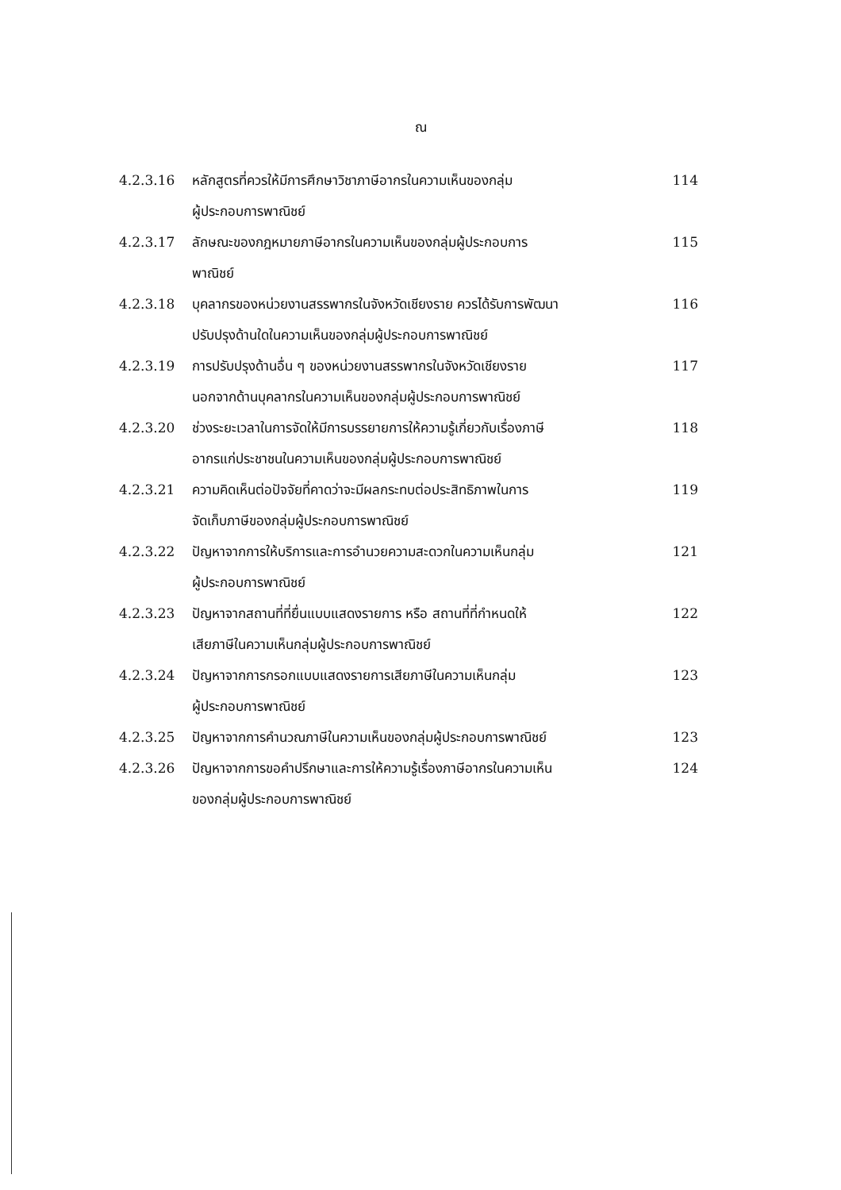ณ
| 4.2.3.16 | หลักสูตรที่ควรให้มีการศึกษาวิชาภาษีอากรในความเห็นของกลุ่ม ผู้ประกอบการพาณิชย์ | 114 |
| 4.2.3.17 | ลักษณะของกฎหมายภาษีอากรในความเห็นของกลุ่มผู้ประกอบการ พาณิชย์ | 115 |
| 4.2.3.18 | บุคลากรของหน่วยงานสรรพากรในจังหวัดเชียงราย ควรได้รับการพัฒนา ปรับปรุงด้านใดในความเห็นของกลุ่มผู้ประกอบการพาณิชย์ | 116 |
| 4.2.3.19 | การปรับปรุงด้านอื่น ๆ ของหน่วยงานสรรพากรในจังหวัดเชียงราย นอกจากด้านบุคลากรในความเห็นของกลุ่มผู้ประกอบการพาณิชย์ | 117 |
| 4.2.3.20 | ช่วงระยะเวลาในการจัดให้มีการบรรยายการให้ความรู้เกี่ยวกับเรื่องภาษี อากรแก่ประชาชนในความเห็นของกลุ่มผู้ประกอบการพาณิชย์ | 118 |
| 4.2.3.21 | ความคิดเห็นต่อปัจจัยที่คาดว่าจะมีผลกระทบต่อประสิทธิภาพในการ จัดเก็บภาษีของกลุ่มผู้ประกอบการพาณิชย์ | 119 |
| 4.2.3.22 | ปัญหาจากการให้บริการและการอำนวยความสะดวกในความเห็นกลุ่ม ผู้ประกอบการพาณิชย์ | 121 |
| 4.2.3.23 | ปัญหาจากสถานที่ที่ยื่นแบบแสดงรายการ หรือ สถานที่ที่กำหนดให้ เสียภาษีในความเห็นกลุ่มผู้ประกอบการพาณิชย์ | 122 |
| 4.2.3.24 | ปัญหาจากการกรอกแบบแสดงรายการเสียภาษีในความเห็นกลุ่ม ผู้ประกอบการพาณิชย์ | 123 |
| 4.2.3.25 | ปัญหาจากการคำนวณภาษีในความเห็นของกลุ่มผู้ประกอบการพาณิชย์ | 123 |
| 4.2.3.26 | ปัญหาจากการขอคำปรึกษาและการให้ความรู้เรื่องภาษีอากรในความเห็น ของกลุ่มผู้ประกอบการพาณิชย์ | 124 |